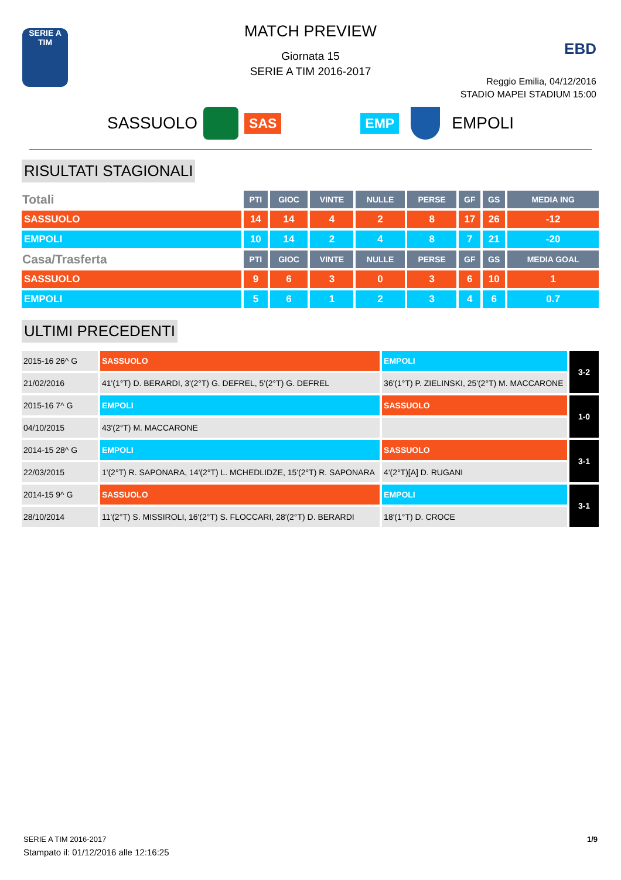SERIE A
TIM
MATCH PREVIEW
Giornata 15
SERIE A TIM 2016-2017
EBD
Reggio Emilia, 04/12/2016
STADIO MAPEI STADIUM 15:00
SASSUOLO SAS EMP EMPOLI
RISULTATI STAGIONALI
| Totali | PTI | GIOC | VINTE | NULLE | PERSE | GF | GS | MEDIA ING |
| --- | --- | --- | --- | --- | --- | --- | --- | --- |
| SASSUOLO | 14 | 14 | 4 | 2 | 8 | 17 | 26 | -12 |
| EMPOLI | 10 | 14 | 2 | 4 | 8 | 7 | 21 | -20 |
| Casa/Trasferta | PTI | GIOC | VINTE | NULLE | PERSE | GF | GS | MEDIA GOAL |
| SASSUOLO | 9 | 6 | 3 | 0 | 3 | 6 | 10 | 1 |
| EMPOLI | 5 | 6 | 1 | 2 | 3 | 4 | 6 | 0.7 |
ULTIMI PRECEDENTI
| 2015-16 26^ G | SASSUOLO | EMPOLI | 3-2 |
| 21/02/2016 | 41'(1°T) D. BERARDI, 3'(2°T) G. DEFREL, 5'(2°T) G. DEFREL | 36'(1°T) P. ZIELINSKI, 25'(2°T) M. MACCARONE | |
| 2015-16 7^ G | EMPOLI | SASSUOLO | 1-0 |
| 04/10/2015 | 43'(2°T) M. MACCARONE | | |
| 2014-15 28^ G | EMPOLI | SASSUOLO | 3-1 |
| 22/03/2015 | 1'(2°T) R. SAPONARA, 14'(2°T) L. MCHEDLIDZE, 15'(2°T) R. SAPONARA | 4'(2°T)[A] D. RUGANI | |
| 2014-15 9^ G | SASSUOLO | EMPOLI | 3-1 |
| 28/10/2014 | 11'(2°T) S. MISSIROLI, 16'(2°T) S. FLOCCARI, 28'(2°T) D. BERARDI | 18'(1°T) D. CROCE | |
SERIE A TIM 2016-2017 1/9
Stampato il: 01/12/2016 alle 12:16:25